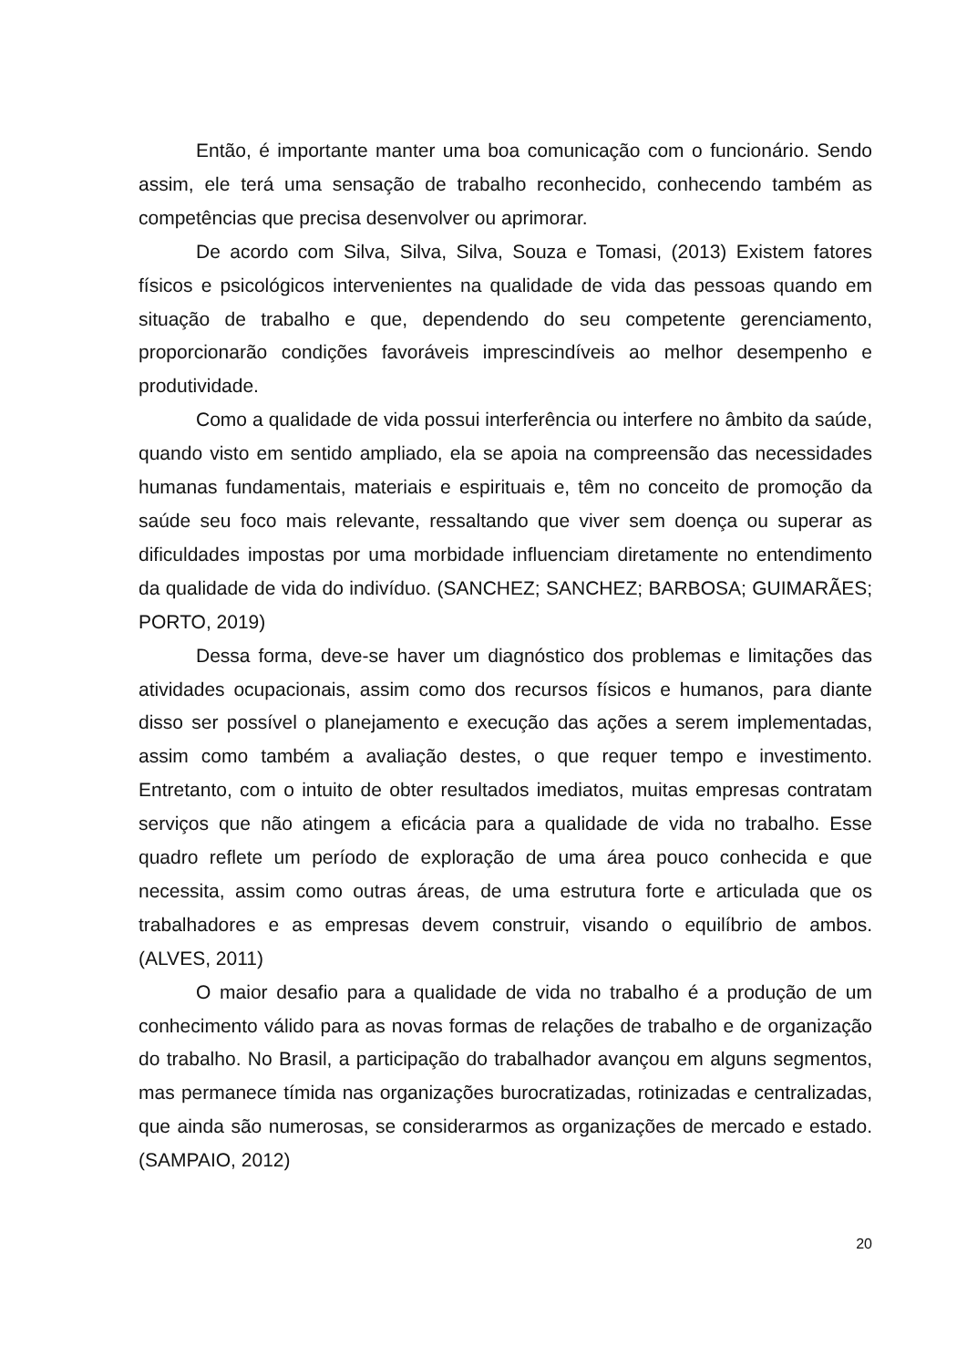Então, é importante manter uma boa comunicação com o funcionário. Sendo assim, ele terá uma sensação de trabalho reconhecido, conhecendo também as competências que precisa desenvolver ou aprimorar.
De acordo com Silva, Silva, Silva, Souza e Tomasi, (2013) Existem fatores físicos e psicológicos intervenientes na qualidade de vida das pessoas quando em situação de trabalho e que, dependendo do seu competente gerenciamento, proporcionarão condições favoráveis imprescindíveis ao melhor desempenho e produtividade.
Como a qualidade de vida possui interferência ou interfere no âmbito da saúde, quando visto em sentido ampliado, ela se apoia na compreensão das necessidades humanas fundamentais, materiais e espirituais e, têm no conceito de promoção da saúde seu foco mais relevante, ressaltando que viver sem doença ou superar as dificuldades impostas por uma morbidade influenciam diretamente no entendimento da qualidade de vida do indivíduo. (SANCHEZ; SANCHEZ; BARBOSA; GUIMARÃES; PORTO, 2019)
Dessa forma, deve-se haver um diagnóstico dos problemas e limitações das atividades ocupacionais, assim como dos recursos físicos e humanos, para diante disso ser possível o planejamento e execução das ações a serem implementadas, assim como também a avaliação destes, o que requer tempo e investimento. Entretanto, com o intuito de obter resultados imediatos, muitas empresas contratam serviços que não atingem a eficácia para a qualidade de vida no trabalho. Esse quadro reflete um período de exploração de uma área pouco conhecida e que necessita, assim como outras áreas, de uma estrutura forte e articulada que os trabalhadores e as empresas devem construir, visando o equilíbrio de ambos. (ALVES, 2011)
O maior desafio para a qualidade de vida no trabalho é a produção de um conhecimento válido para as novas formas de relações de trabalho e de organização do trabalho. No Brasil, a participação do trabalhador avançou em alguns segmentos, mas permanece tímida nas organizações burocratizadas, rotinizadas e centralizadas, que ainda são numerosas, se considerarmos as organizações de mercado e estado. (SAMPAIO, 2012)
20